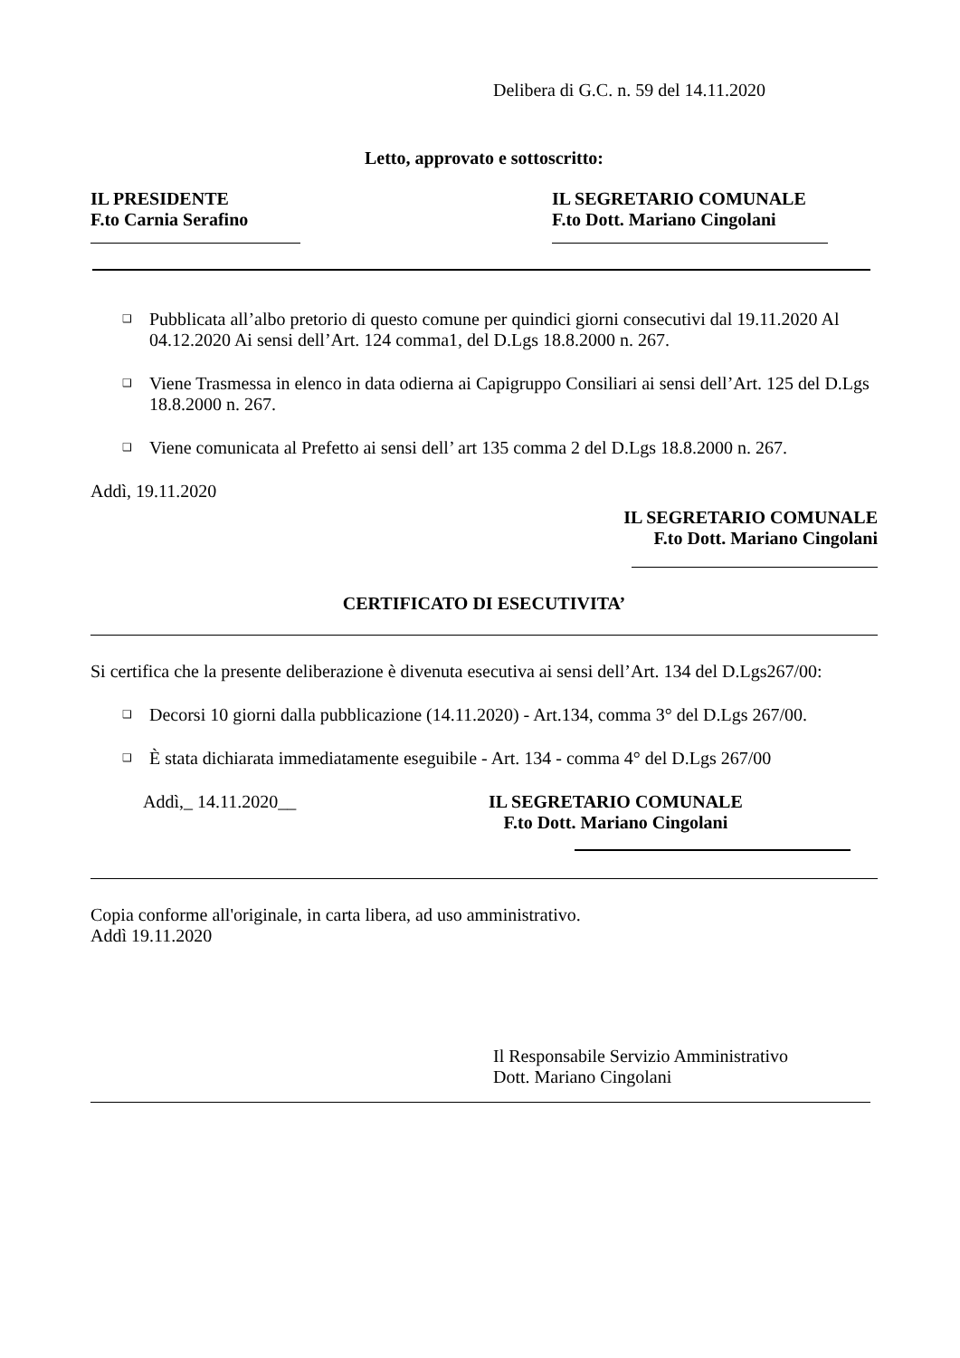Delibera di G.C. n. 59 del 14.11.2020
Letto, approvato e sottoscritto:
IL PRESIDENTE
F.to Carnia Serafino
IL SEGRETARIO COMUNALE
F.to Dott. Mariano Cingolani
❑ Pubblicata all’albo pretorio di questo comune per quindici giorni consecutivi dal 19.11.2020 Al 04.12.2020 Ai sensi dell’Art. 124 comma1, del D.Lgs 18.8.2000 n. 267.
❑ Viene Trasmessa in elenco in data odierna ai Capigruppo Consiliari ai sensi dell’Art. 125 del D.Lgs 18.8.2000 n. 267.
❑ Viene comunicata al Prefetto ai sensi dell’ art 135 comma 2 del D.Lgs 18.8.2000 n. 267.
Addì, 19.11.2020
IL SEGRETARIO COMUNALE
F.to Dott. Mariano Cingolani
CERTIFICATO DI ESECUTIVITA’
Si certifica che la presente deliberazione è divenuta esecutiva ai sensi dell’Art. 134 del D.Lgs267/00:
❑ Decorsi 10 giorni dalla pubblicazione (14.11.2020) - Art.134, comma 3° del D.Lgs 267/00.
❑ È stata dichiarata immediatamente eseguibile - Art. 134 - comma 4° del D.Lgs 267/00
Addì,_ 14.11.2020__ IL SEGRETARIO COMUNALE
F.to Dott. Mariano Cingolani
Copia conforme all'originale, in carta libera, ad uso amministrativo.
Addì 19.11.2020
Il Responsabile Servizio Amministrativo
Dott. Mariano Cingolani